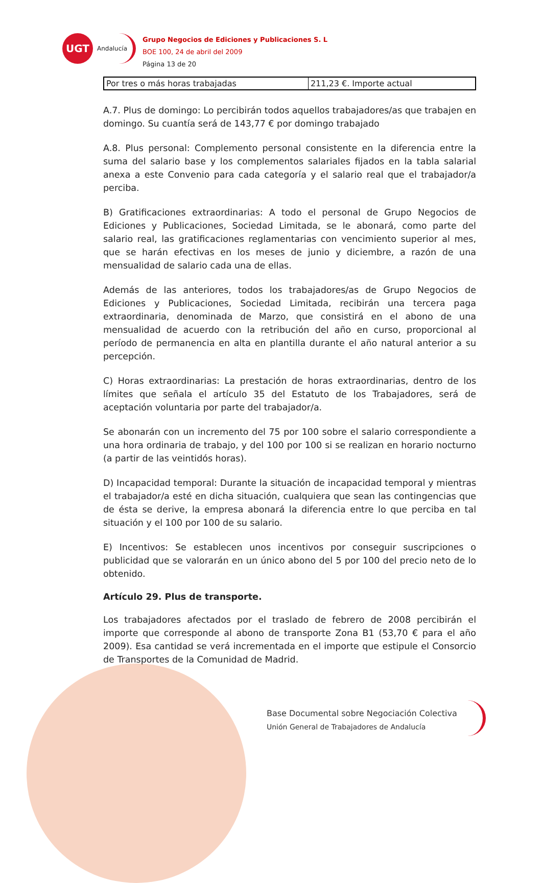UGT
Andalucía
Grupo Negocios de Ediciones y Publicaciones S. L
BOE 100, 24 de abril del 2009
Página 13 de 20
| Por tres o más horas trabajadas | 211,23 €. Importe actual |
A.7. Plus de domingo: Lo percibirán todos aquellos trabajadores/as que trabajen en domingo. Su cuantía será de 143,77 € por domingo trabajado
A.8. Plus personal: Complemento personal consistente en la diferencia entre la suma del salario base y los complementos salariales fijados en la tabla salarial anexa a este Convenio para cada categoría y el salario real que el trabajador/a perciba.
B) Gratificaciones extraordinarias: A todo el personal de Grupo Negocios de Ediciones y Publicaciones, Sociedad Limitada, se le abonará, como parte del salario real, las gratificaciones reglamentarias con vencimiento superior al mes, que se harán efectivas en los meses de junio y diciembre, a razón de una mensualidad de salario cada una de ellas.
Además de las anteriores, todos los trabajadores/as de Grupo Negocios de Ediciones y Publicaciones, Sociedad Limitada, recibirán una tercera paga extraordinaria, denominada de Marzo, que consistirá en el abono de una mensualidad de acuerdo con la retribución del año en curso, proporcional al período de permanencia en alta en plantilla durante el año natural anterior a su percepción.
C) Horas extraordinarias: La prestación de horas extraordinarias, dentro de los límites que señala el artículo 35 del Estatuto de los Trabajadores, será de aceptación voluntaria por parte del trabajador/a.
Se abonarán con un incremento del 75 por 100 sobre el salario correspondiente a una hora ordinaria de trabajo, y del 100 por 100 si se realizan en horario nocturno (a partir de las veintidós horas).
D) Incapacidad temporal: Durante la situación de incapacidad temporal y mientras el trabajador/a esté en dicha situación, cualquiera que sean las contingencias que de ésta se derive, la empresa abonará la diferencia entre lo que perciba en tal situación y el 100 por 100 de su salario.
E) Incentivos: Se establecen unos incentivos por conseguir suscripciones o publicidad que se valorarán en un único abono del 5 por 100 del precio neto de lo obtenido.
Artículo 29. Plus de transporte.
Los trabajadores afectados por el traslado de febrero de 2008 percibirán el importe que corresponde al abono de transporte Zona B1 (53,70 € para el año 2009). Esa cantidad se verá incrementada en el importe que estipule el Consorcio de Transportes de la Comunidad de Madrid.
Base Documental sobre Negociación Colectiva
Unión General de Trabajadores de Andalucía